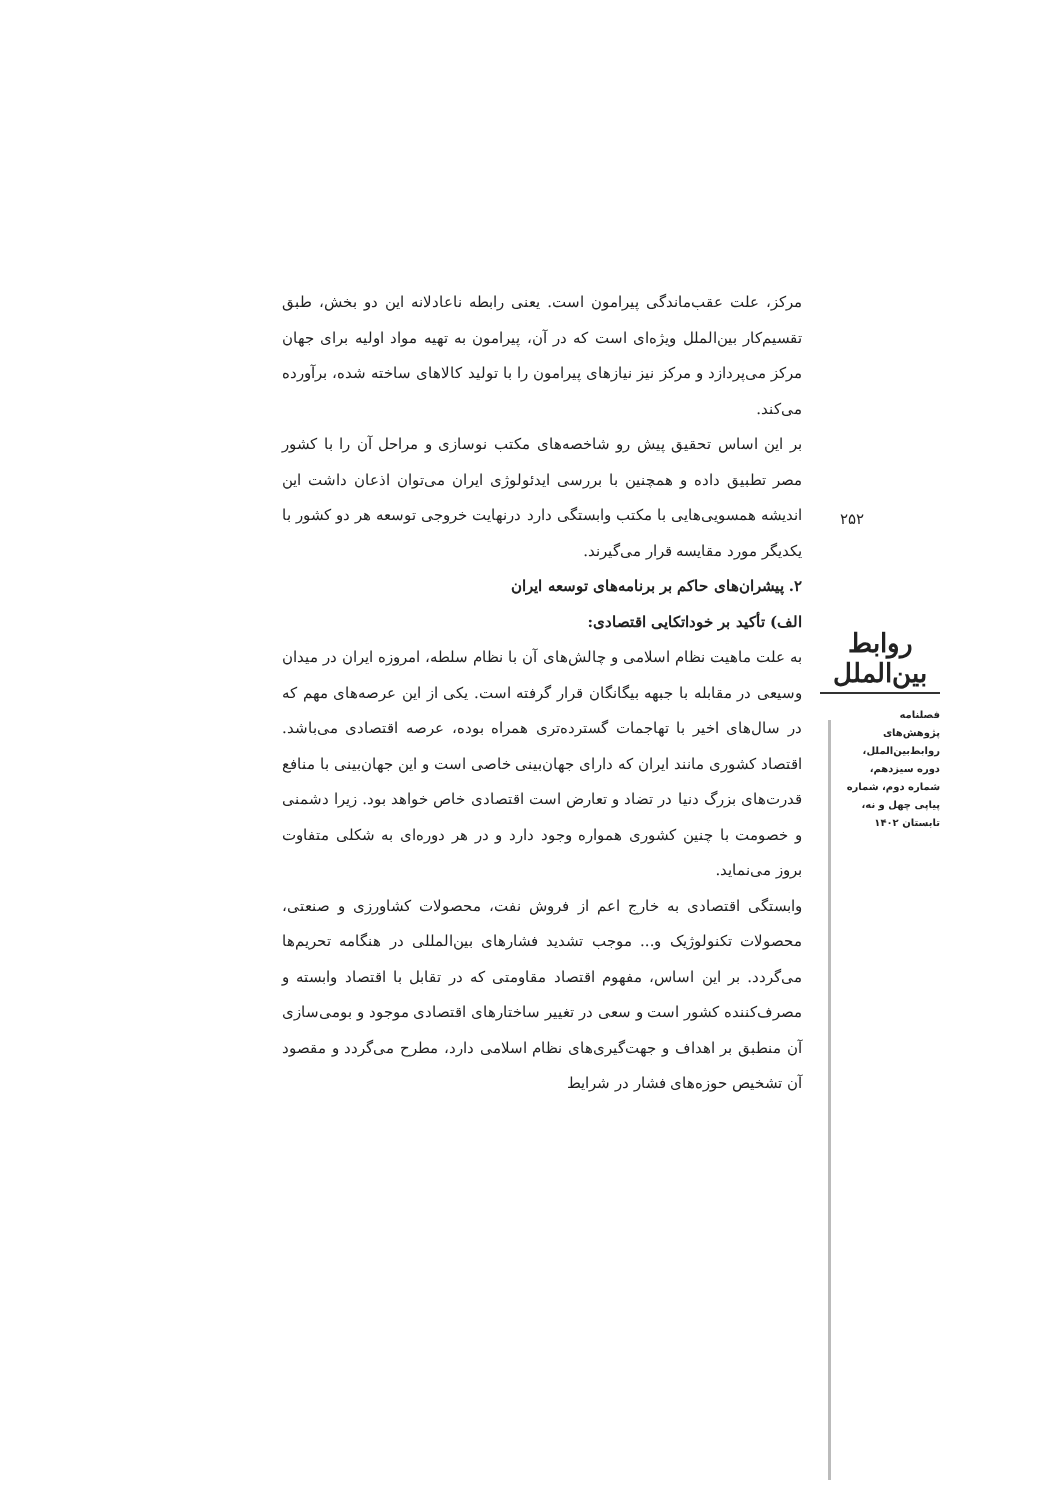مرکز، علت عقب‌ماندگی پیرامون است. یعنی رابطه ناعادلانه این دو بخش، طبق تقسیم‌کار بین‌الملل ویژه‌ای است که در آن، پیرامون به تهیه مواد اولیه برای جهان مرکز می‌پردازد و مرکز نیز نیازهای پیرامون را با تولید کالاهای ساخته شده، برآورده می‌کند.
بر این اساس تحقیق پیش رو شاخصه‌های مکتب نوسازی و مراحل آن را با کشور مصر تطبیق داده و همچنین با بررسی ایدئولوژی ایران می‌توان اذعان داشت این اندیشه همسویی‌هایی با مکتب وابستگی دارد درنهایت خروجی توسعه هر دو کشور با یکدیگر مورد مقایسه قرار می‌گیرند.
۲. پیشران‌های حاکم بر برنامه‌های توسعه ایران
الف) تأکید بر خوداتکایی اقتصادی:
به علت ماهیت نظام اسلامی و چالش‌های آن با نظام سلطه، امروزه ایران در میدان وسیعی در مقابله با جبهه بیگانگان قرار گرفته است. یکی از این عرصه‌های مهم که در سال‌های اخیر با تهاجمات گسترده‌تری همراه بوده، عرصه اقتصادی می‌باشد. اقتصاد کشوری مانند ایران که دارای جهان‌بینی خاصی است و این جهان‌بینی با منافع قدرت‌های بزرگ دنیا در تضاد و تعارض است اقتصادی خاص خواهد بود. زیرا دشمنی و خصومت با چنین کشوری همواره وجود دارد و در هر دوره‌ای به شکلی متفاوت بروز می‌نماید.
وابستگی اقتصادی به خارج اعم از فروش نفت، محصولات کشاورزی و صنعتی، محصولات تکنولوژیک و... موجب تشدید فشارهای بین‌المللی در هنگامه تحریم‌ها می‌گردد. بر این اساس، مفهوم اقتصاد مقاومتی که در تقابل با اقتصاد وابسته و مصرف‌کننده کشور است و سعی در تغییر ساختارهای اقتصادی موجود و بومی‌سازی آن منطبق بر اهداف و جهت‌گیری‌های نظام اسلامی دارد، مطرح می‌گردد و مقصود آن تشخیص حوزه‌های فشار در شرایط
۲۵۲
روابط بین‌الملل
فصلنامه
پژوهش‌های
روابط‌بین‌الملل،
دوره سیزدهم،
شماره دوم، شماره
پیاپی چهل و نه،
تابستان ۱۴۰۲